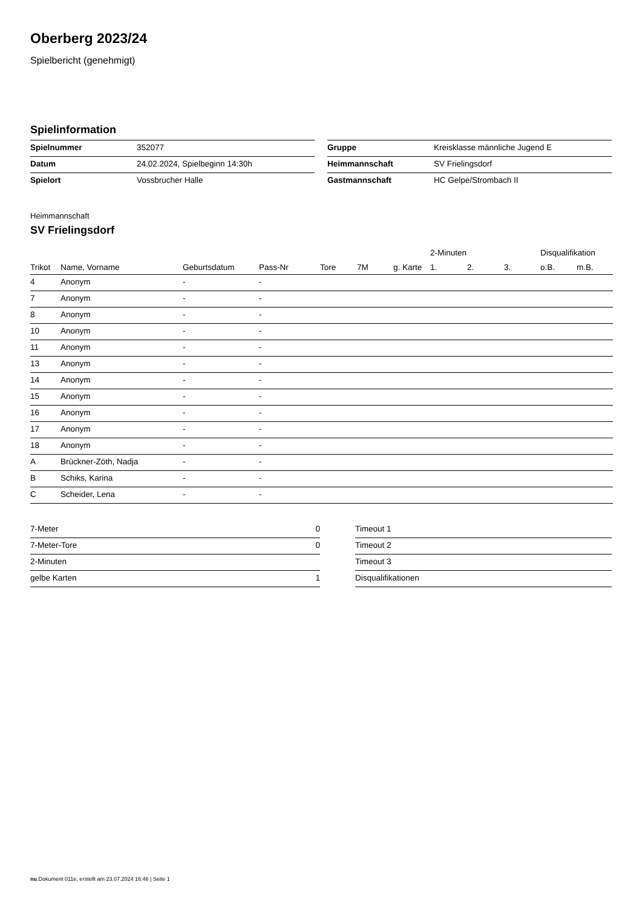Oberberg 2023/24
Spielbericht (genehmigt)
Spielinformation
| Spielnummer | 352077 |
| Datum | 24.02.2024, Spielbeginn 14:30h |
| Spielort | Vossbrucher Halle |
| Gruppe | Kreisklasse männliche Jugend E |
| Heimmannschaft | SV Frielingsdorf |
| Gastmannschaft | HC Gelpe/Strombach II |
Heimmannschaft
SV Frielingsdorf
| | | | | | | | 2-Minuten | | | Disqualifikation | |
| --- | --- | --- | --- | --- | --- | --- | --- | --- | --- | --- | --- |
| Trikot | Name, Vorname | Geburtsdatum | Pass-Nr | Tore | 7M | g. Karte | 1. | 2. | 3. | o.B. | m.B. |
| 4 | Anonym | - | - | | | | | | | | |
| 7 | Anonym | - | - | | | | | | | | |
| 8 | Anonym | - | - | | | | | | | | |
| 10 | Anonym | - | - | | | | | | | | |
| 11 | Anonym | - | - | | | | | | | | |
| 13 | Anonym | - | - | | | | | | | | |
| 14 | Anonym | - | - | | | | | | | | |
| 15 | Anonym | - | - | | | | | | | | |
| 16 | Anonym | - | - | | | | | | | | |
| 17 | Anonym | - | - | | | | | | | | |
| 18 | Anonym | - | - | | | | | | | | |
| A | Brückner-Zöth, Nadja | - | - | | | | | | | | |
| B | Schiks, Karina | - | - | | | | | | | | |
| C | Scheider, Lena | - | - | | | | | | | | |
| 7-Meter | 0 |
| 7-Meter-Tore | 0 |
| 2-Minuten | |
| gelbe Karten | 1 |
| Timeout 1 |
| Timeout 2 |
| Timeout 3 |
| Disqualifikationen |
nu.Dokument 011e, erstellt am 23.07.2024 16:46 | Seite 1